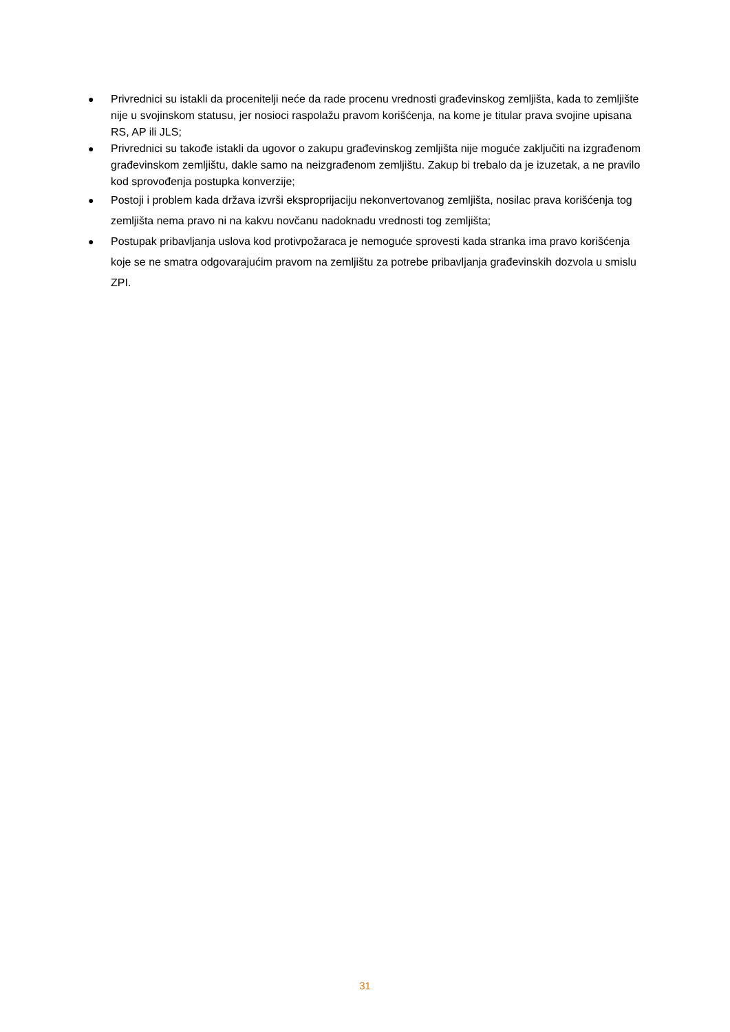● Privrednici su istakli da procenitelji neće da rade procenu vrednosti građevinskog zemljišta, kada to zemljište nije u svojinskom statusu, jer nosioci raspolažu pravom korišćenja, na kome je titular prava svojine upisana RS, AP ili JLS;
● Privrednici su takođe istakli da ugovor o zakupu građevinskog zemljišta nije moguće zaključiti na izgrađenom građevinskom zemljištu, dakle samo na neizgrađenom zemljištu. Zakup bi trebalo da je izuzetak, a ne pravilo kod sprovođenja postupka konverzije;
● Postoji i problem kada država izvrši eksproprijaciju nekonvertovanog zemljišta, nosilac prava korišćenja tog zemljišta nema pravo ni na kakvu novčanu nadoknadu vrednosti tog zemljišta;
● Postupak pribavljanja uslova kod protivpožaraca je nemoguće sprovesti kada stranka ima pravo korišćenja koje se ne smatra odgovarajućim pravom na zemljištu za potrebe pribavljanja građevinskih dozvola u smislu ZPI.
31